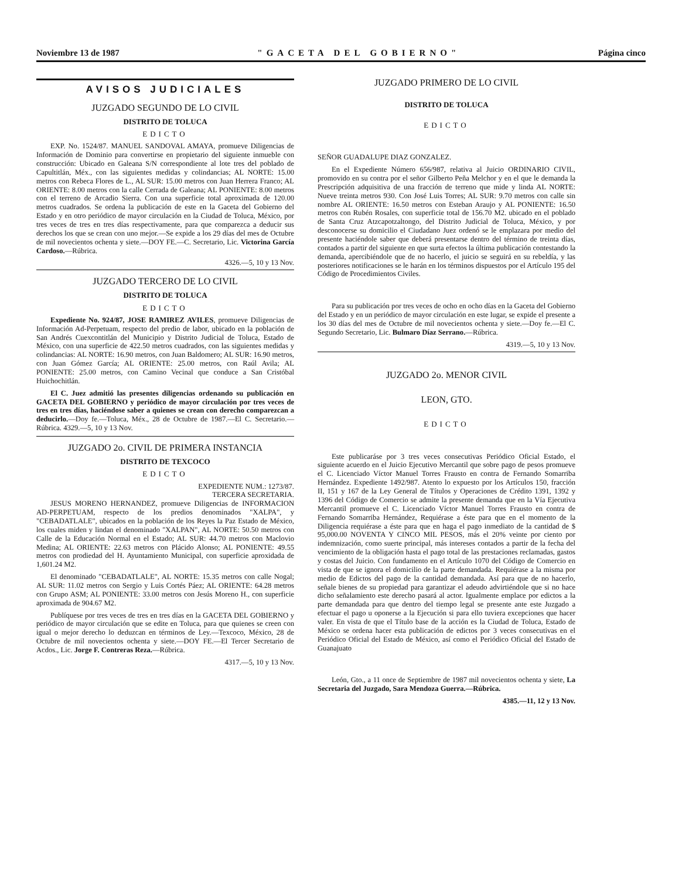Noviembre 13 de 1987 "GACETA DEL GOBIERNO" Página cinco
AVISOS JUDICIALES
JUZGADO SEGUNDO DE LO CIVIL
DISTRITO DE TOLUCA
EDICTO
EXP. No. 1524/87. MANUEL SANDOVAL AMAYA, promueve Diligencias de Información de Dominio para convertirse en propietario del siguiente inmueble con construcción: Ubicado en Galeana S/N correspondiente al lote tres del poblado de Capultitlán, Méx., con las siguientes medidas y colindancias; AL NORTE: 15.00 metros con Rebeca Flores de L., AL SUR: 15.00 metros con Juan Herrera Franco; AL ORIENTE: 8.00 metros con la calle Cerrada de Galeana; AL PONIENTE: 8.00 metros con el terreno de Arcadio Sierra. Con una superficie total aproximada de 120.00 metros cuadrados. Se ordena la publicación de este en la Gaceta del Gobierno del Estado y en otro periódico de mayor circulación en la Ciudad de Toluca, México, por tres veces de tres en tres días respectivamente, para que comparezca a deducir sus derechos los que se crean con uno mejor.—Se expide a los 29 días del mes de Octubre de mil novecientos ochenta y siete.—DOY FE.—C. Secretario, Lic. Victorina García Cardoso.—Rúbrica.
4326.—5, 10 y 13 Nov.
JUZGADO TERCERO DE LO CIVIL
DISTRITO DE TOLUCA
EDICTO
Expediente No. 924/87, JOSE RAMIREZ AVILES, promueve Diligencias de Información Ad-Perpetuam, respecto del predio de labor, ubicado en la población de San Andrés Cuexcontitlán del Municipio y Distrito Judicial de Toluca, Estado de México, con una superficie de 422.50 metros cuadrados, con las siguientes medidas y colindancias: AL NORTE: 16.90 metros, con Juan Baldomero; AL SUR: 16.90 metros, con Juan Gómez García; AL ORIENTE: 25.00 metros, con Raúl Avila; AL PONIENTE: 25.00 metros, con Camino Vecinal que conduce a San Cristóbal Huichochitlán.
El C. Juez admitió las presentes diligencias ordenando su publicación en GACETA DEL GOBIERNO y periódico de mayor circulación por tres veces de tres en tres días, haciéndose saber a quienes se crean con derecho comparezcan a deducirlo.—Doy fe.—Toluca, Méx., 28 de Octubre de 1987.—El C. Secretario.—Rúbrica. 4329.—5, 10 y 13 Nov.
JUZGADO 2o. CIVIL DE PRIMERA INSTANCIA
DISTRITO DE TEXCOCO
EDICTO
EXPEDIENTE NUM.: 1273/87.
TERCERA SECRETARIA.
JESUS MORENO HERNANDEZ, promueve Diligencias de INFORMACION AD-PERPETUAM, respecto de los predios denominados "XALPA", y "CEBADATLALE", ubicados en la población de los Reyes la Paz Estado de México, los cuales miden y lindan el denominado "XALPAN", AL NORTE: 50.50 metros con Calle de la Educación Normal en el Estado; AL SUR: 44.70 metros con Maclovio Medina; AL ORIENTE: 22.63 metros con Plácido Alonso; AL PONIENTE: 49.55 metros con prodiedad del H. Ayuntamiento Municipal, con superficie aproxidada de 1,601.24 M2.
El denominado "CEBADATLALE", AL NORTE: 15.35 metros con calle Nogal; AL SUR: 11.02 metros con Sergio y Luis Cortés Páez; AL ORIENTE: 64.28 metros con Grupo ASM; AL PONIENTE: 33.00 metros con Jesús Moreno H., con superficie aproximada de 904.67 M2.
Publíquese por tres veces de tres en tres días en la GACETA DEL GOBIERNO y periódico de mayor circulación que se edite en Toluca, para que quienes se creen con igual o mejor derecho lo deduzcan en términos de Ley.—Texcoco, México, 28 de Octubre de mil novecientos ochenta y siete.—DOY FE.—El Tercer Secretario de Acdos., Lic. Jorge F. Contreras Reza.—Rúbrica.
4317.—5, 10 y 13 Nov.
JUZGADO PRIMERO DE LO CIVIL
DISTRITO DE TOLUCA
EDICTO
SEÑOR GUADALUPE DIAZ GONZALEZ.
En el Expediente Número 656/987, relativa al Juicio ORDINARIO CIVIL, promovido en su contra por el señor Gilberto Peña Melchor y en el que le demanda la Prescripción adquisitiva de una fracción de terreno que mide y linda AL NORTE: Nueve treinta metros 930. Con José Luis Torres; AL SUR: 9.70 metros con calle sin nombre AL ORIENTE: 16.50 metros con Esteban Araujo y AL PONIENTE: 16.50 metros con Rubén Rosales, con superficie total de 156.70 M2. ubicado en el poblado de Santa Cruz Atzcapotzaltongo, del Distrito Judicial de Toluca, México, y por desconocerse su domicilio el Ciudadano Juez ordenó se le emplazara por medio del presente haciéndole saber que deberá presentarse dentro del término de treinta días, contados a partir del siguiente en que surta efectos la última publicación contestando la demanda, apercibiéndole que de no hacerlo, el juicio se seguirá en su rebeldía, y las posteriores notificaciones se le harán en los términos dispuestos por el Artículo 195 del Código de Procedimientos Civiles.
Para su publicación por tres veces de ocho en ocho días en la Gaceta del Gobierno del Estado y en un periódico de mayor circulación en este lugar, se expide el presente a los 30 días del mes de Octubre de mil novecientos ochenta y siete.—Doy fe.—El C. Segundo Secretario, Lic. Bulmaro Díaz Serrano.—Rúbrica.
4319.—5, 10 y 13 Nov.
JUZGADO 2o. MENOR CIVIL
LEON, GTO.
EDICTO
Este publicaráse por 3 tres veces consecutivas Periódico Oficial Estado, el siguiente acuerdo en el Juicio Ejecutivo Mercantil que sobre pago de pesos promueve el C. Licenciado Víctor Manuel Torres Frausto en contra de Fernando Somarriba Hernández. Expediente 1492/987. Atento lo expuesto por los Artículos 150, fracción II, 151 y 167 de la Ley General de Títulos y Operaciones de Crédito 1391, 1392 y 1396 del Código de Comercio se admite la presente demanda que en la Vía Ejecutiva Mercantil promueve el C. Licenciado Víctor Manuel Torres Frausto en contra de Fernando Somarriba Hernández, Requiérase a éste para que en el momento de la Diligencia requiérase a éste para que en haga el pago inmediato de la cantidad de $ 95,000.00 NOVENTA Y CINCO MIL PESOS, más el 20% veinte por ciento por indemnización, como suerte principal, más intereses contados a partir de la fecha del vencimiento de la obligación hasta el pago total de las prestaciones reclamadas, gastos y costas del Juicio. Con fundamento en el Artículo 1070 del Código de Comercio en vista de que se ignora el domicilio de la parte demandada. Requiérase a la misma por medio de Edictos del pago de la cantidad demandada. Así para que de no hacerlo, señale bienes de su propiedad para garantizar el adeudo advirtiéndole que si no hace dicho señalamiento este derecho pasará al actor. Igualmente emplace por edictos a la parte demandada para que dentro del tiempo legal se presente ante este Juzgado a efectuar el pago u oponerse a la Ejecución si para ello tuviera excepciones que hacer valer. En vista de que el Título base de la acción es la Ciudad de Toluca, Estado de México se ordena hacer esta publicación de edictos por 3 veces consecutivas en el Periódico Oficial del Estado de México, así como el Periódico Oficial del Estado de Guanajuato
León, Gto., a 11 once de Septiembre de 1987 mil novecientos ochenta y siete, La Secretaria del Juzgado, Sara Mendoza Guerra.—Rúbrica.
4385.—11, 12 y 13 Nov.